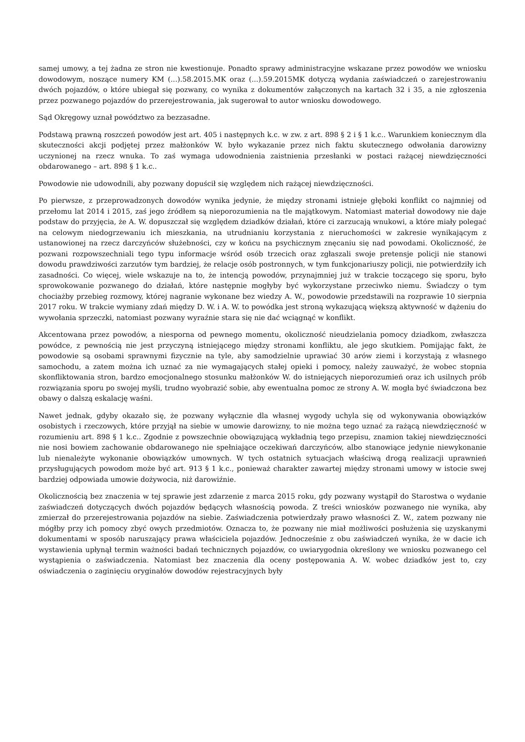samej umowy, a tej żadna ze stron nie kwestionuje. Ponadto sprawy administracyjne wskazane przez powodów we wniosku dowodowym, noszące numery KM (...).58.2015.MK oraz (...).59.2015MK dotyczą wydania zaświadczeń o zarejestrowaniu dwóch pojazdów, o które ubiegał się pozwany, co wynika z dokumentów załączonych na kartach 32 i 35, a nie zgłoszenia przez pozwanego pojazdów do przerejestrowania, jak sugerował to autor wniosku dowodowego.
Sąd Okręgowy uznał powództwo za bezzasadne.
Podstawą prawną roszczeń powodów jest art. 405 i następnych k.c. w zw. z art. 898 § 2 i § 1 k.c.. Warunkiem koniecznym dla skuteczności akcji podjętej przez małżonków W. było wykazanie przez nich faktu skutecznego odwołania darowizny uczynionej na rzecz wnuka. To zaś wymaga udowodnienia zaistnienia przesłanki w postaci rażącej niewdzięczności obdarowanego – art. 898 § 1 k.c..
Powodowie nie udowodnili, aby pozwany dopuścił się względem nich rażącej niewdzięczności.
Po pierwsze, z przeprowadzonych dowodów wynika jedynie, że między stronami istnieje głęboki konflikt co najmniej od przełomu lat 2014 i 2015, zaś jego źródłem są nieporozumienia na tle majątkowym. Natomiast materiał dowodowy nie daje podstaw do przyjęcia, że A. W. dopuszczał się względem dziadków działań, które ci zarzucają wnukowi, a które miały polegać na celowym niedogrzewaniu ich mieszkania, na utrudnianiu korzystania z nieruchomości w zakresie wynikającym z ustanowionej na rzecz darczyńców służebności, czy w końcu na psychicznym znęcaniu się nad powodami. Okoliczność, że pozwani rozpowszechniali tego typu informacje wśród osób trzecich oraz zgłaszali swoje pretensje policji nie stanowi dowodu prawdziwości zarzutów tym bardziej, że relacje osób postronnych, w tym funkcjonariuszy policji, nie potwierdziły ich zasadności. Co więcej, wiele wskazuje na to, że intencją powodów, przynajmniej już w trakcie toczącego się sporu, było sprowokowanie pozwanego do działań, które następnie mogłyby być wykorzystane przeciwko niemu. Świadczy o tym chociażby przebieg rozmowy, której nagranie wykonane bez wiedzy A. W., powodowie przedstawili na rozprawie 10 sierpnia 2017 roku. W trakcie wymiany zdań między D. W. i A. W. to powódka jest stroną wykazującą większą aktywność w dążeniu do wywołania sprzeczki, natomiast pozwany wyraźnie stara się nie dać wciągnąć w konflikt.
Akcentowana przez powodów, a niesporna od pewnego momentu, okoliczność nieudzielania pomocy dziadkom, zwłaszcza powódce, z pewnością nie jest przyczyną istniejącego między stronami konfliktu, ale jego skutkiem. Pomijając fakt, że powodowie są osobami sprawnymi fizycznie na tyle, aby samodzielnie uprawiać 30 arów ziemi i korzystają z własnego samochodu, a zatem można ich uznać za nie wymagających stałej opieki i pomocy, należy zauważyć, że wobec stopnia skonfliktowania stron, bardzo emocjonalnego stosunku małżonków W. do istniejących nieporozumień oraz ich usilnych prób rozwiązania sporu po swojej myśli, trudno wyobrazić sobie, aby ewentualna pomoc ze strony A. W. mogła być świadczona bez obawy o dalszą eskalację waśni.
Nawet jednak, gdyby okazało się, że pozwany wyłącznie dla własnej wygody uchyla się od wykonywania obowiązków osobistych i rzeczowych, które przyjął na siebie w umowie darowizny, to nie można tego uznać za rażącą niewdzięczność w rozumieniu art. 898 § 1 k.c.. Zgodnie z powszechnie obowiązującą wykładnią tego przepisu, znamion takiej niewdzięczności nie nosi bowiem zachowanie obdarowanego nie spełniające oczekiwań darczyńców, albo stanowiące jedynie niewykonanie lub nienależyte wykonanie obowiązków umownych. W tych ostatnich sytuacjach właściwą drogą realizacji uprawnień przysługujących powodom może być art. 913 § 1 k.c., ponieważ charakter zawartej między stronami umowy w istocie swej bardziej odpowiada umowie dożywocia, niż darowiźnie.
Okolicznością bez znaczenia w tej sprawie jest zdarzenie z marca 2015 roku, gdy pozwany wystąpił do Starostwa o wydanie zaświadczeń dotyczących dwóch pojazdów będących własnością powoda. Z treści wniosków pozwanego nie wynika, aby zmierzał do przerejestrowania pojazdów na siebie. Zaświadczenia potwierdzały prawo własności Z. W., zatem pozwany nie mógłby przy ich pomocy zbyć owych przedmiotów. Oznacza to, że pozwany nie miał możliwości posłużenia się uzyskanymi dokumentami w sposób naruszający prawa właściciela pojazdów. Jednocześnie z obu zaświadczeń wynika, że w dacie ich wystawienia upłynął termin ważności badań technicznych pojazdów, co uwiarygodnia określony we wniosku pozwanego cel wystąpienia o zaświadczenia. Natomiast bez znaczenia dla oceny postępowania A. W. wobec dziadków jest to, czy oświadczenia o zaginięciu oryginałów dowodów rejestracyjnych były